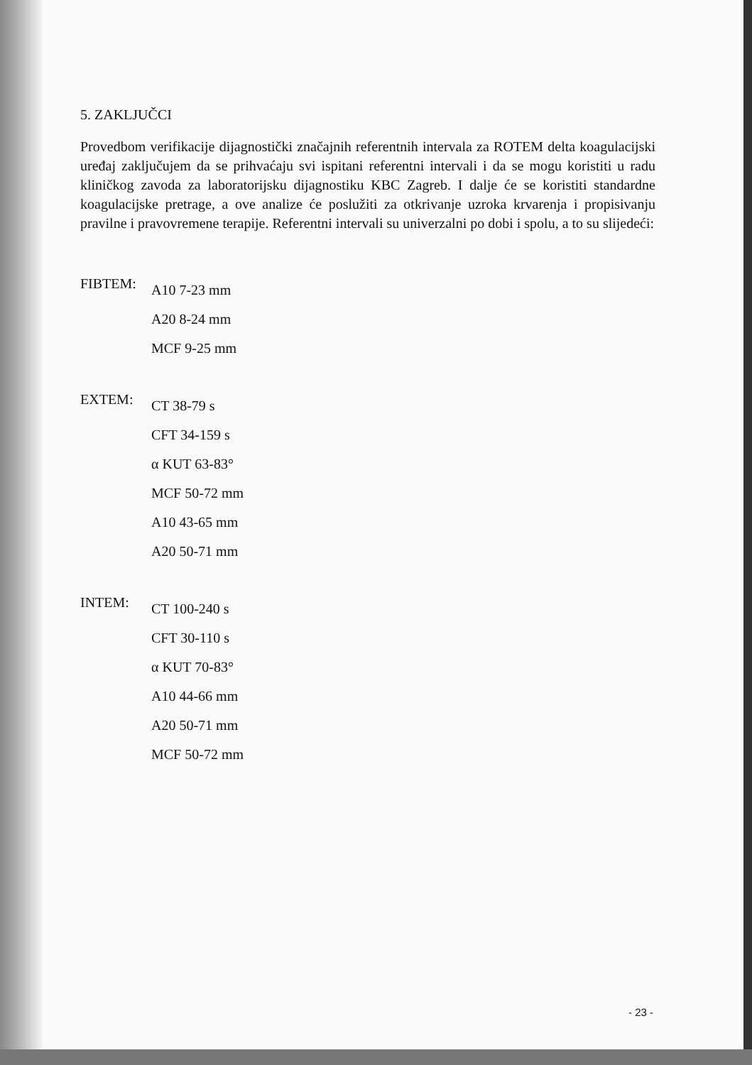5. ZAKLJUČCI
Provedbom verifikacije dijagnostički značajnih referentnih intervala za ROTEM delta koagulacijski uređaj zaključujem da se prihvaćaju svi ispitani referentni intervali i da se mogu koristiti u radu kliničkog zavoda za laboratorijsku dijagnostiku KBC Zagreb. I dalje će se koristiti standardne koagulacijske pretrage, a ove analize će poslužiti za otkrivanje uzroka krvarenja i propisivanju pravilne i pravovremene terapije. Referentni intervali su univerzalni po dobi i spolu, a to su slijedeći:
FIBTEM:
A10 7-23 mm
A20 8-24 mm
MCF 9-25 mm
EXTEM:
CT 38-79 s
CFT 34-159 s
α KUT 63-83°
MCF 50-72 mm
A10 43-65 mm
A20 50-71 mm
INTEM:
CT 100-240 s
CFT 30-110 s
α KUT 70-83°
A10 44-66 mm
A20 50-71 mm
MCF 50-72 mm
- 23 -